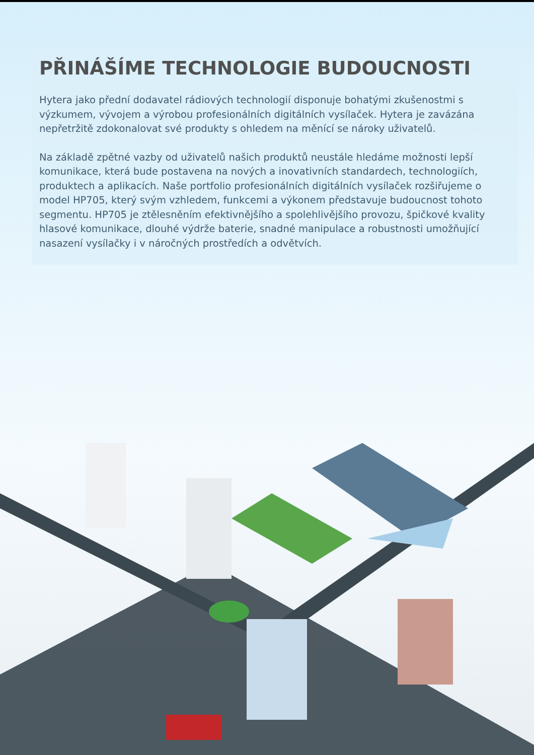PŘINÁŠÍME TECHNOLOGIE BUDOUCNOSTI
Hytera jako přední dodavatel rádiových technologií disponuje bohatými zkušenostmi s výzkumem, vývojem a výrobou profesionálních digitálních vysílaček. Hytera je zavázána nepřetržitě zdokonalovat své produkty s ohledem na měnící se nároky uživatelů.
Na základě zpětné vazby od uživatelů našich produktů neustále hledáme možnosti lepší komunikace, která bude postavena na nových a inovativních standardech, technologiích, produktech a aplikacích. Naše portfolio profesionálních digitálních vysílaček rozšiřujeme o model HP705, který svým vzhledem, funkcemi a výkonem představuje budoucnost tohoto segmentu. HP705 je ztělesněním efektivnějšího a spolehlivějšího provozu, špičkové kvality hlasové komunikace, dlouhé výdrže baterie, snadné manipulace a robustnosti umožňující nasazení vysílačky i v náročných prostředích a odvětvích.